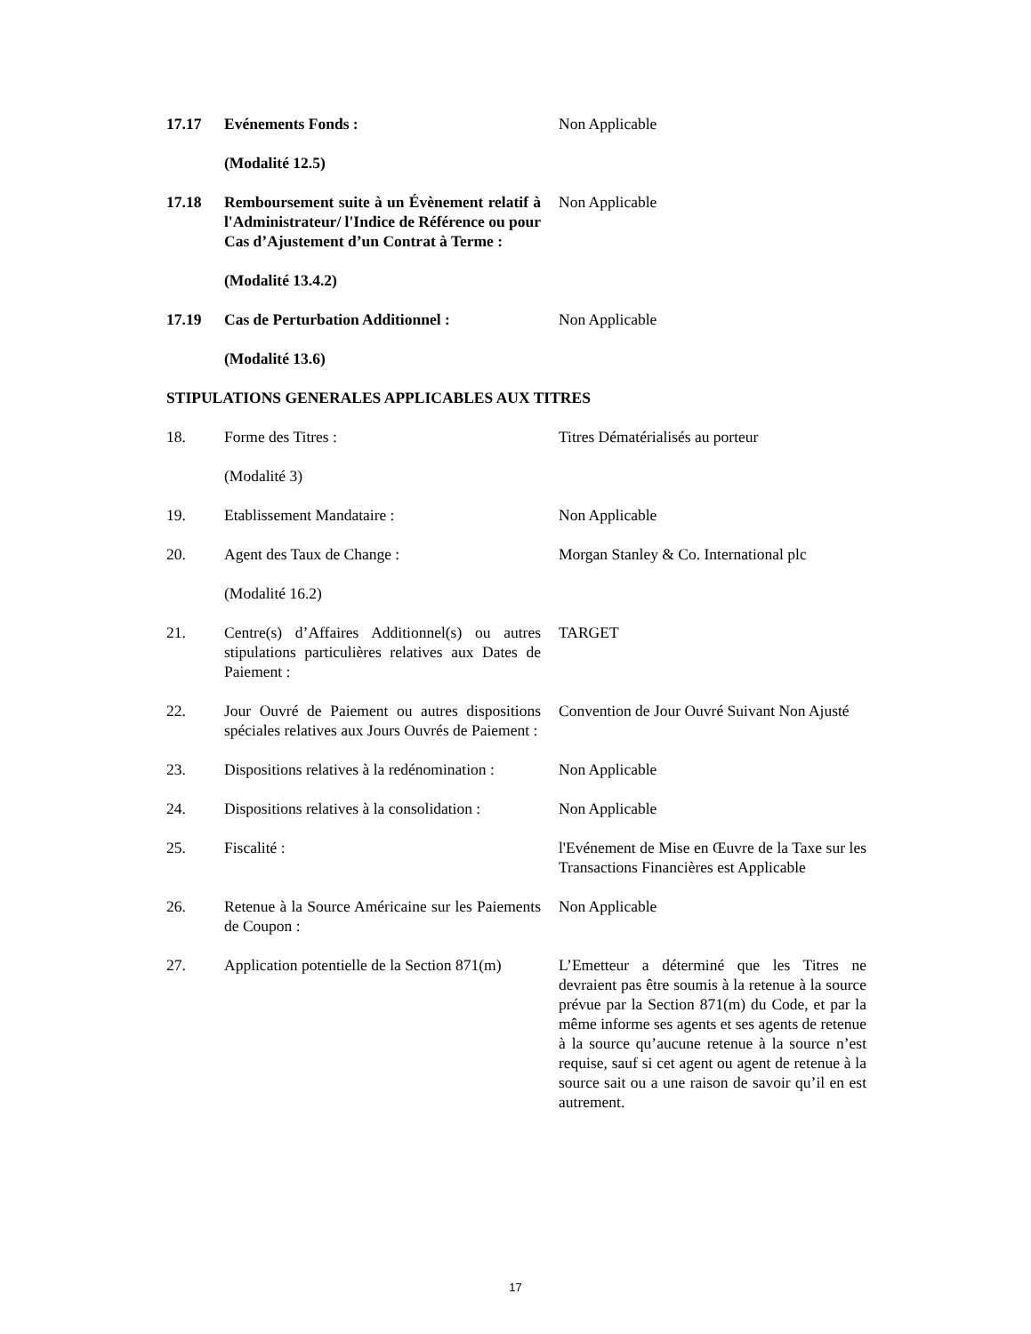17.17 Evénements Fonds : Non Applicable
(Modalité 12.5)
17.18 Remboursement suite à un Évènement relatif à l'Administrateur/ l'Indice de Référence ou pour Cas d’Ajustement d’un Contrat à Terme :
Non Applicable
(Modalité 13.4.2)
17.19 Cas de Perturbation Additionnel : Non Applicable
(Modalité 13.6)
STIPULATIONS GENERALES APPLICABLES AUX TITRES
18. Forme des Titres : Titres Dématérialisés au porteur
(Modalité 3)
19. Etablissement Mandataire : Non Applicable
20. Agent des Taux de Change : Morgan Stanley & Co. International plc
(Modalité 16.2)
21. Centre(s) d’Affaires Additionnel(s) ou autres stipulations particulières relatives aux Dates de Paiement :
TARGET
22. Jour Ouvré de Paiement ou autres dispositions spéciales relatives aux Jours Ouvrés de Paiement :
Convention de Jour Ouvré Suivant Non Ajusté
23. Dispositions relatives à la redénomination :
Non Applicable
24. Dispositions relatives à la consolidation :
Non Applicable
25. Fiscalité : l'Evénement de Mise en Œuvre de la Taxe sur les Transactions Financières est Applicable
26. Retenue à la Source Américaine sur les Paiements de Coupon :
Non Applicable
27. Application potentielle de la Section 871(m)
L’Emetteur a déterminé que les Titres ne devraient pas être soumis à la retenue à la source prévue par la Section 871(m) du Code, et par la même informe ses agents et ses agents de retenue à la source qu’aucune retenue à la source n’est requise, sauf si cet agent ou agent de retenue à la source sait ou a une raison de savoir qu’il en est autrement.
17